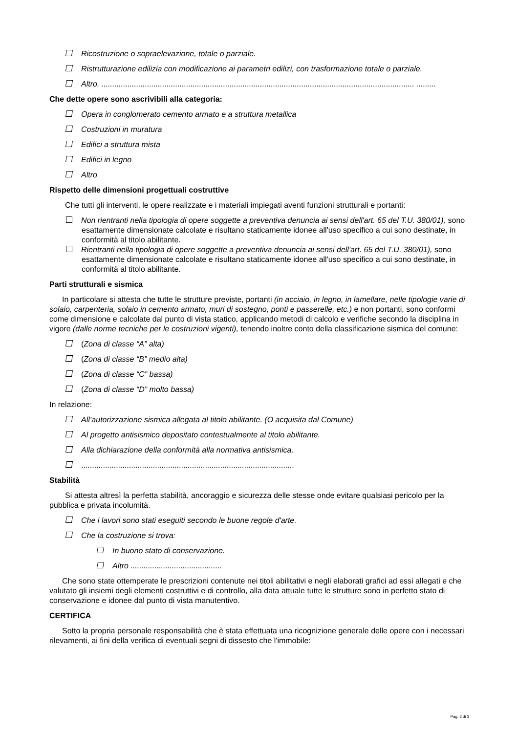Ricostruzione o sopraelevazione, totale o parziale.
Ristrutturazione edilizia con modificazione ai parametri edilizi, con trasformazione totale o parziale.
Altro. ................................................................................................................................................ .........
Che dette opere sono ascrivibili alla categoria:
Opera in conglomerato cemento armato e a struttura metallica
Costruzioni in muratura
Edifici a struttura mista
Edifici in legno
Altro
Rispetto delle dimensioni progettuali costruttive
Che tutti gli interventi, le opere realizzate e i materiali impiegati aventi funzioni strutturali e portanti:
Non rientranti nella tipologia di opere soggette a preventiva denuncia ai sensi dell'art. 65 del T.U. 380/01), sono esattamente dimensionate calcolate e risultano staticamente idonee all'uso specifico a cui sono destinate, in conformità al titolo abilitante.
Rientranti nella tipologia di opere soggette a preventiva denuncia ai sensi dell'art. 65 del T.U. 380/01), sono esattamente dimensionate calcolate e risultano staticamente idonee all'uso specifico a cui sono destinate, in conformità al titolo abilitante.
Parti strutturali e sismica
In particolare si attesta che tutte le strutture previste, portanti (in acciaio, in legno, in lamellare, nelle tipologie varie di solaio, carpenteria, solaio in cemento armato, muri di sostegno, ponti e passerelle, etc.) e non portanti, sono conformi come dimensione e calcolate dal punto di vista statico, applicando metodi di calcolo e verifiche secondo la disciplina in vigore (dalle norme tecniche per le costruzioni vigenti), tenendo inoltre conto della classificazione sismica del comune:
(Zona di classe “A” alta)
(Zona di classe “B” medio alta)
(Zona di classe “C” bassa)
(Zona di classe “D” molto bassa)
In relazione:
All’autorizzazione sismica allegata al titolo abilitante. (O acquisita dal Comune)
Al progetto antisismico depositato contestualmente al titolo abilitante.
Alla dichiarazione della conformità alla normativa antisismica.
..................................................................................................
Stabilità
Si attesta altresì la perfetta stabilità, ancoraggio e sicurezza delle stesse onde evitare qualsiasi pericolo per la pubblica e privata incolumità.
Che i lavori sono stati eseguiti secondo le buone regole d'arte.
Che la costruzione si trova:
In buono stato di conservazione.
Altro ..........................................
Che sono state ottemperate le prescrizioni contenute nei titoli abilitativi e negli elaborati grafici ad essi allegati e che valutato gli insiemi degli elementi costruttivi e di controllo, alla data attuale tutte le strutture sono in perfetto stato di conservazione e idonee dal punto di vista manutentivo.
CERTIFICA
Sotto la propria personale responsabilità che è stata effettuata una ricognizione generale delle opere con i necessari rilevamenti, ai fini della verifica di eventuali segni di dissesto che l'immobile:
Pag. 2 di 3